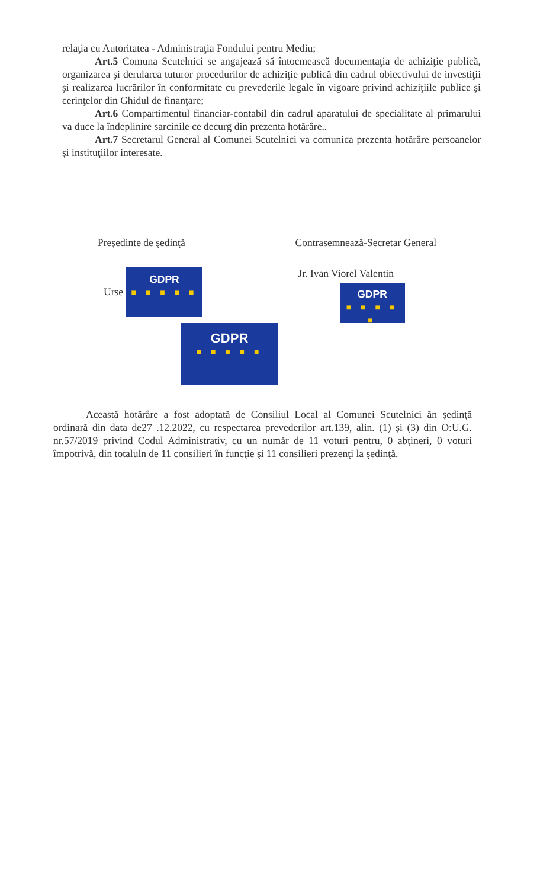relaţia cu Autoritatea - Administraţia Fondului pentru Mediu;
Art.5 Comuna Scutelnici se angajează să întocmească documentaţia de achiziţie publică, organizarea şi derularea tuturor procedurilor de achiziţie publică din cadrul obiectivului de investiţii şi realizarea lucrărilor în conformitate cu prevederile legale în vigoare privind achiziţiile publice şi cerinţelor din Ghidul de finanţare;
Art.6 Compartimentul financiar-contabil din cadrul aparatului de specialitate al primarului va duce la îndeplinire sarcinile ce decurg din prezenta hotărâre..
Art.7 Secretarul General al Comunei Scutelnici va comunica prezenta hotărâre persoanelor şi instituţiilor interesate.
Preşedinte de şedinţă Contrasemnează-Secretar General
Urse GDPR ■ ■ ■ ■ ■
GDPR ■ ■ ■ ■ ■
Jr. Ivan Viorel Valentin
GDPR ■ ■ ■ ■ ■
Această hotărâre a fost adoptată de Consiliul Local al Comunei Scutelnici ăn şedinţă ordinară din data de27 .12.2022, cu respectarea prevederilor art.139, alin. (1) şi (3) din O:U.G. nr.57/2019 privind Codul Administrativ, cu un număr de 11 voturi pentru, 0 abţineri, 0 voturi împotrivă, din totaluln de 11 consilieri în funcţie şi 11 consilieri prezenţi la şedinţă.